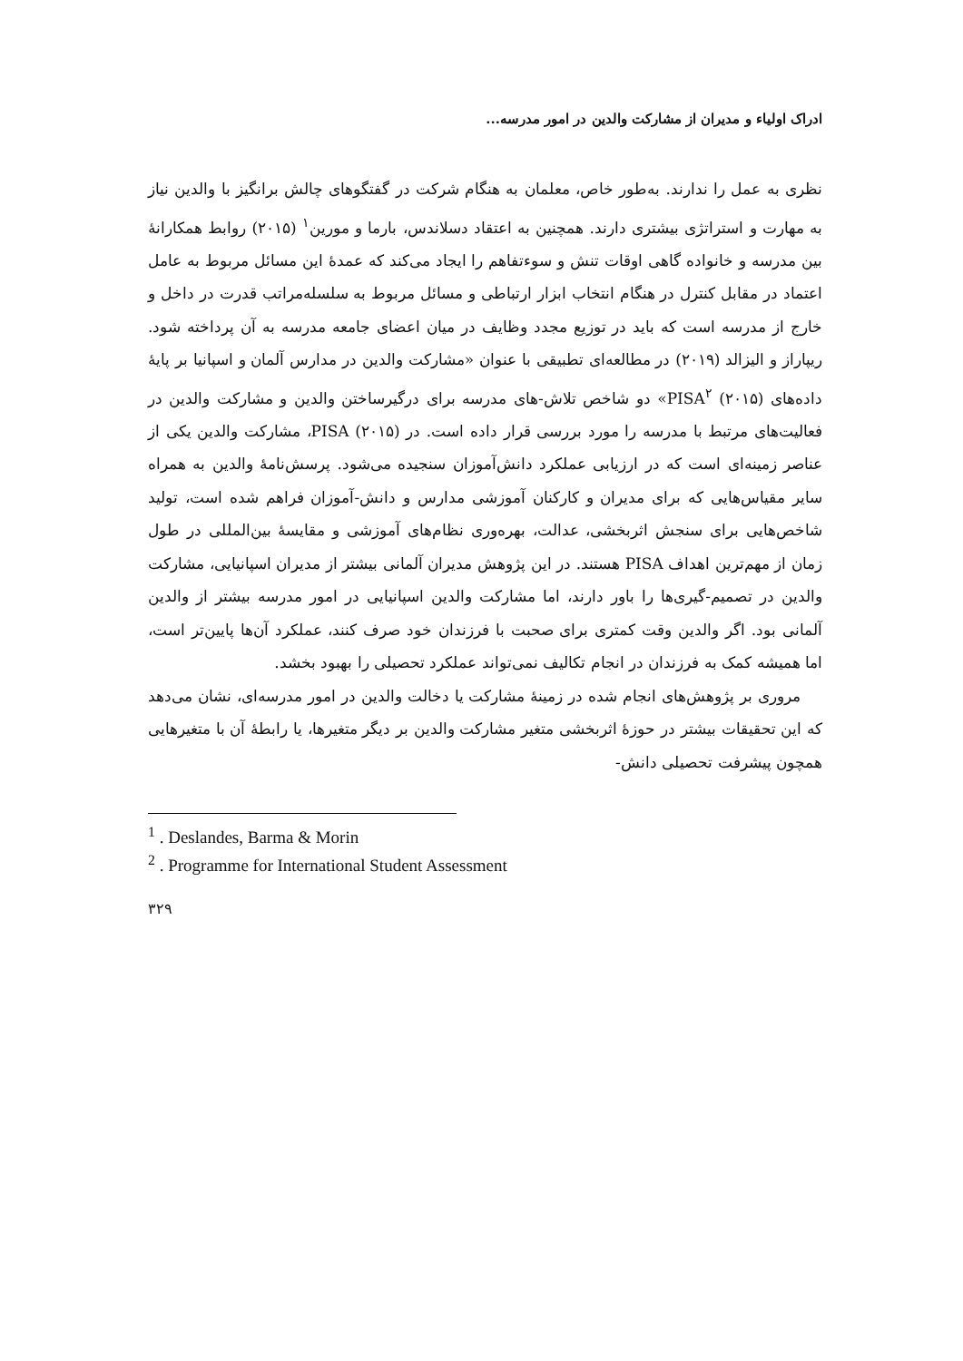ادراک اولیاء و مدیران از مشارکت والدین در امور مدرسه...
نظری به عمل را ندارند. به‌طور خاص، معلمان به هنگام شرکت در گفتگوهای چالش برانگیز با والدین نیاز به مهارت و استراتژی بیشتری دارند. همچنین به اعتقاد دسلاندس، بارما و مورین<sup>۱</sup> (۲۰۱۵) روابط همکارانهٔ بین مدرسه و خانواده گاهی اوقات تنش و سوءتفاهم را ایجاد می‌کند که عمدهٔ این مسائل مربوط به عامل اعتماد در مقابل کنترل در هنگام انتخاب ابزار ارتباطی و مسائل مربوط به سلسله‌مراتب قدرت در داخل و خارج از مدرسه است که باید در توزیع مجدد وظایف در میان اعضای جامعه مدرسه به آن پرداخته شود. ریپاراز و الیزالد (۲۰۱۹) در مطالعه‌ای تطبیقی با عنوان «مشارکت والدین در مدارس آلمان و اسپانیا بر پایهٔ داده‌های PISA<sup>۲</sup> (۲۰۱۵)» دو شاخص تلاش-های مدرسه برای درگیرساختن والدین و مشارکت والدین در فعالیت‌های مرتبط با مدرسه را مورد بررسی قرار داده است. در PISA (۲۰۱۵)، مشارکت والدین یکی از عناصر زمینه‌ای است که در ارزیابی عملکرد دانش‌آموزان سنجیده می‌شود. پرسش‌نامهٔ والدین به همراه سایر مقیاس‌هایی که برای مدیران و کارکنان آموزشی مدارس و دانش-آموزان فراهم شده است، تولید شاخص‌هایی برای سنجش اثربخشی، عدالت، بهره‌وری نظام‌های آموزشی و مقایسهٔ بین‌المللی در طول زمان از مهم‌ترین اهداف PISA هستند. در این پژوهش مدیران آلمانی بیشتر از مدیران اسپانیایی، مشارکت والدین در تصمیم-گیری‌ها را باور دارند، اما مشارکت والدین اسپانیایی در امور مدرسه بیشتر از والدین آلمانی بود. اگر والدین وقت کمتری برای صحبت با فرزندان خود صرف کنند، عملکرد آن‌ها پایین‌تر است، اما همیشه کمک به فرزندان در انجام تکالیف نمی‌تواند عملکرد تحصیلی را بهبود بخشد.
مروری بر پژوهش‌های انجام شده در زمینهٔ مشارکت یا دخالت والدین در امور مدرسه‌ای، نشان می‌دهد که این تحقیقات بیشتر در حوزهٔ اثربخشی متغیر مشارکت والدین بر دیگر متغیرها، یا رابطهٔ آن با متغیرهایی همچون پیشرفت تحصیلی دانش-
<sup>1</sup> . Deslandes, Barma & Morin
<sup>2</sup> . Programme for International Student Assessment
۳۲۹